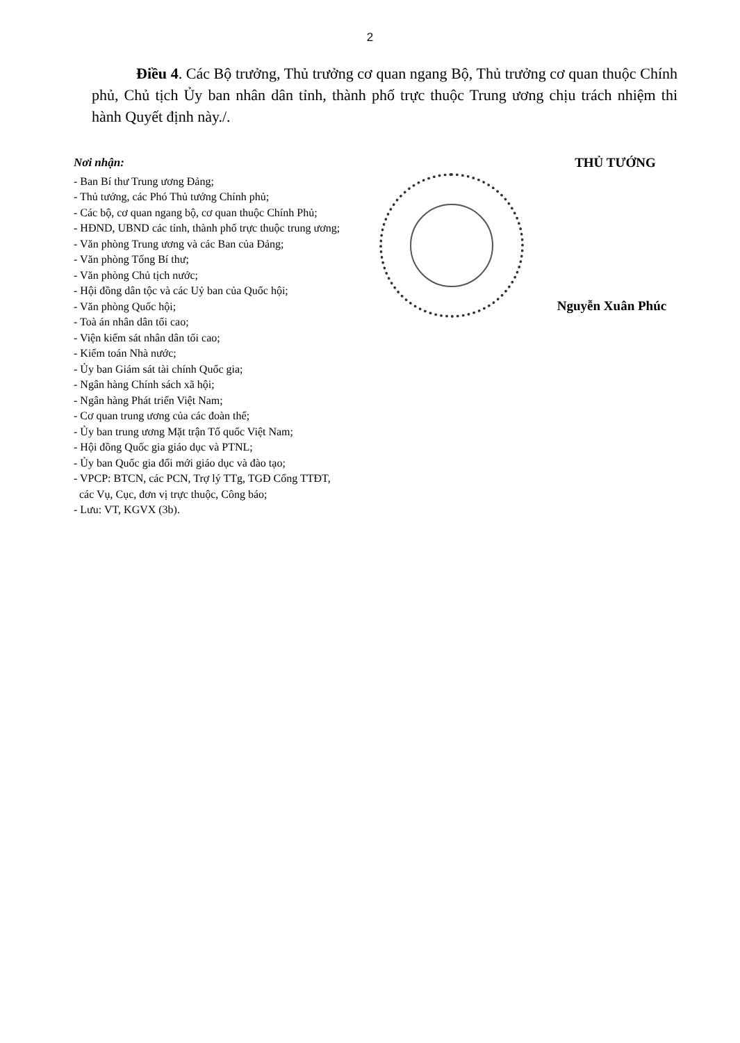2
Điều 4. Các Bộ trưởng, Thủ trưởng cơ quan ngang Bộ, Thủ trưởng cơ quan thuộc Chính phủ, Chủ tịch Ủy ban nhân dân tỉnh, thành phố trực thuộc Trung ương chịu trách nhiệm thi hành Quyết định này./.
Nơi nhận:
- Ban Bí thư Trung ương Đảng;
- Thủ tướng, các Phó Thủ tướng Chính phủ;
- Các bộ, cơ quan ngang bộ, cơ quan thuộc Chính Phủ;
- HĐND, UBND các tỉnh, thành phố trực thuộc trung ương;
- Văn phòng Trung ương và các Ban của Đảng;
- Văn phòng Tổng Bí thư;
- Văn phòng Chủ tịch nước;
- Hội đồng dân tộc và các Uỷ ban của Quốc hội;
- Văn phòng Quốc hội;
- Toà án nhân dân tối cao;
- Viện kiểm sát nhân dân tối cao;
- Kiểm toán Nhà nước;
- Ủy ban Giám sát tài chính Quốc gia;
- Ngân hàng Chính sách xã hội;
- Ngân hàng Phát triển Việt Nam;
- Cơ quan trung ương của các đoàn thể;
- Ủy ban trung ương Mặt trận Tổ quốc Việt Nam;
- Hội đồng Quốc gia giáo dục và PTNL;
- Ủy ban Quốc gia đổi mới giáo dục và đào tạo;
- VPCP: BTCN, các PCN, Trợ lý TTg, TGĐ Cổng TTĐT,
các Vụ, Cục, đơn vị trực thuộc, Công báo;
- Lưu: VT, KGVX (3b).
THỦ TƯỚNG
Nguyễn Xuân Phúc